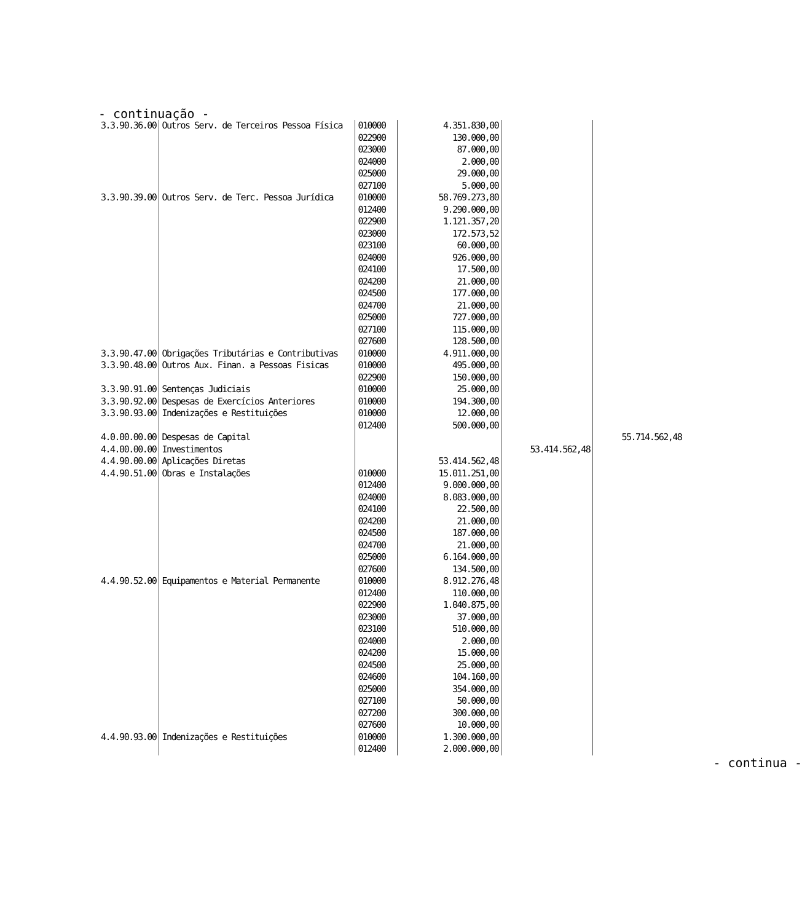- continuação -
| 3.3.90.36.00 | Outros Serv. de Terceiros Pessoa Física | 010000 022900 023000 024000 025000 027100 | 4.351.830,00 130.000,00 87.000,00 2.000,00 29.000,00 5.000,00 | | |
| 3.3.90.39.00 | Outros Serv. de Terc. Pessoa Jurídica | 010000 012400 022900 023000 023100 024000 024100 024200 024500 024700 025000 027100 027600 | 58.769.273,80 9.290.000,00 1.121.357,20 172.573,52 60.000,00 926.000,00 17.500,00 21.000,00 177.000,00 21.000,00 727.000,00 115.000,00 128.500,00 | | |
| 3.3.90.47.00 | Obrigações Tributárias e Contributivas | 010000 | 4.911.000,00 | | |
| 3.3.90.48.00 | Outros Aux. Finan. a Pessoas Fisicas | 010000 022900 | 495.000,00 150.000,00 | | |
| 3.3.90.91.00 | Sentenças Judiciais | 010000 | 25.000,00 | | |
| 3.3.90.92.00 | Despesas de Exercícios Anteriores | 010000 | 194.300,00 | | |
| 3.3.90.93.00 | Indenizações e Restituições | 010000 012400 | 12.000,00 500.000,00 | | |
| 4.0.00.00.00 | Despesas de Capital | | | | 55.714.562,48 |
| 4.4.00.00.00 | Investimentos | | | 53.414.562,48 | |
| 4.4.90.00.00 | Aplicações Diretas | | 53.414.562,48 | | |
| 4.4.90.51.00 | Obras e Instalações | 010000 012400 024000 024100 024200 024500 024700 025000 027600 | 15.011.251,00 9.000.000,00 8.083.000,00 22.500,00 21.000,00 187.000,00 21.000,00 6.164.000,00 134.500,00 | | |
| 4.4.90.52.00 | Equipamentos e Material Permanente | 010000 012400 022900 023000 023100 024000 024200 024500 024600 025000 027100 027200 027600 | 8.912.276,48 110.000,00 1.040.875,00 37.000,00 510.000,00 2.000,00 15.000,00 25.000,00 104.160,00 354.000,00 50.000,00 300.000,00 10.000,00 | | |
| 4.4.90.93.00 | Indenizações e Restituições | 010000 012400 | 1.300.000,00 2.000.000,00 | | |
- continua -